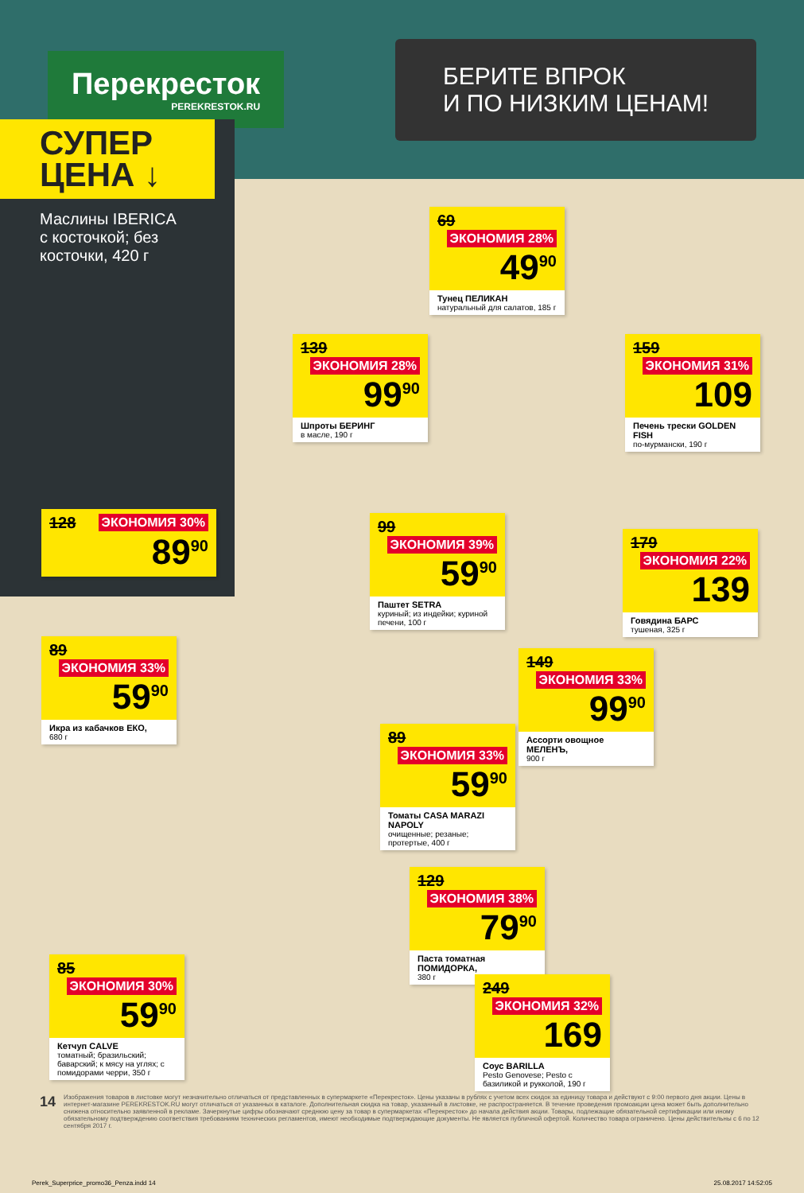Перекресток
PEREKRESTOK.RU
БЕРИТЕ ВПРОК
И ПО НИЗКИМ ЦЕНАМ!
СУПЕР
ЦЕНА ↓
Маслины IBERICA
с косточкой; без косточки, 420 г
128 ЭКОНОМИЯ 30%
89<sup>90</sup>
69 ЭКОНОМИЯ 28%
49<sup>90</sup>
Тунец ПЕЛИКАН
натуральный для салатов, 185 г
139 ЭКОНОМИЯ 28%
99<sup>90</sup>
Шпроты БЕРИНГ
в масле, 190 г
159 ЭКОНОМИЯ 31%
109
Печень трески GOLDEN FISH
по-мурмански, 190 г
99 ЭКОНОМИЯ 39%
59<sup>90</sup>
Паштет SETRA
куриный; из индейки; куриной печени, 100 г
179 ЭКОНОМИЯ 22%
139
Говядина БАРС
тушеная, 325 г
89 ЭКОНОМИЯ 33%
59<sup>90</sup>
Икра из кабачков ЕКО,
680 г
149 ЭКОНОМИЯ 33%
99<sup>90</sup>
Ассорти овощное МЕЛЕНЪ,
900 г
89 ЭКОНОМИЯ 33%
59<sup>90</sup>
Томаты CASA MARAZI NAPOLY
очищенные; резаные; протертые, 400 г
129 ЭКОНОМИЯ 38%
79<sup>90</sup>
Паста томатная ПОМИДОРКА,
380 г
85 ЭКОНОМИЯ 30%
59<sup>90</sup>
Кетчуп CALVE
томатный; бразильский; баварский; к мясу на углях; с помидорами черри, 350 г
249 ЭКОНОМИЯ 32%
169
Соус BARILLA
Pesto Genovese; Pesto с базиликой и рукколой, 190 г
14
Изображения товаров в листовке могут незначительно отличаться от представленных в супермаркете «Перекресток». Цены указаны в рублях с учетом всех скидок за единицу товара и действуют с 9:00 первого дня акции. Цены в интернет-магазине PEREKRESTOK.RU могут отличаться от указанных в каталоге. Дополнительная скидка на товар, указанный в листовке, не распространяется. В течение проведения промоакции цена может быть дополнительно снижена относительно заявленной в рекламе. Зачеркнутые цифры обозначают среднюю цену за товар в супермаркетах «Перекресток» до начала действия акции. Товары, подлежащие обязательной сертификации или иному обязательному подтверждению соответствия требованиям технических регламентов, имеют необходимые подтверждающие документы. Не является публичной офертой. Количество товара ограничено. Цены действительны с 6 по 12 сентября 2017 г.
Perek_Superprice_promo36_Penza.indd 14 25.08.2017 14:52:05